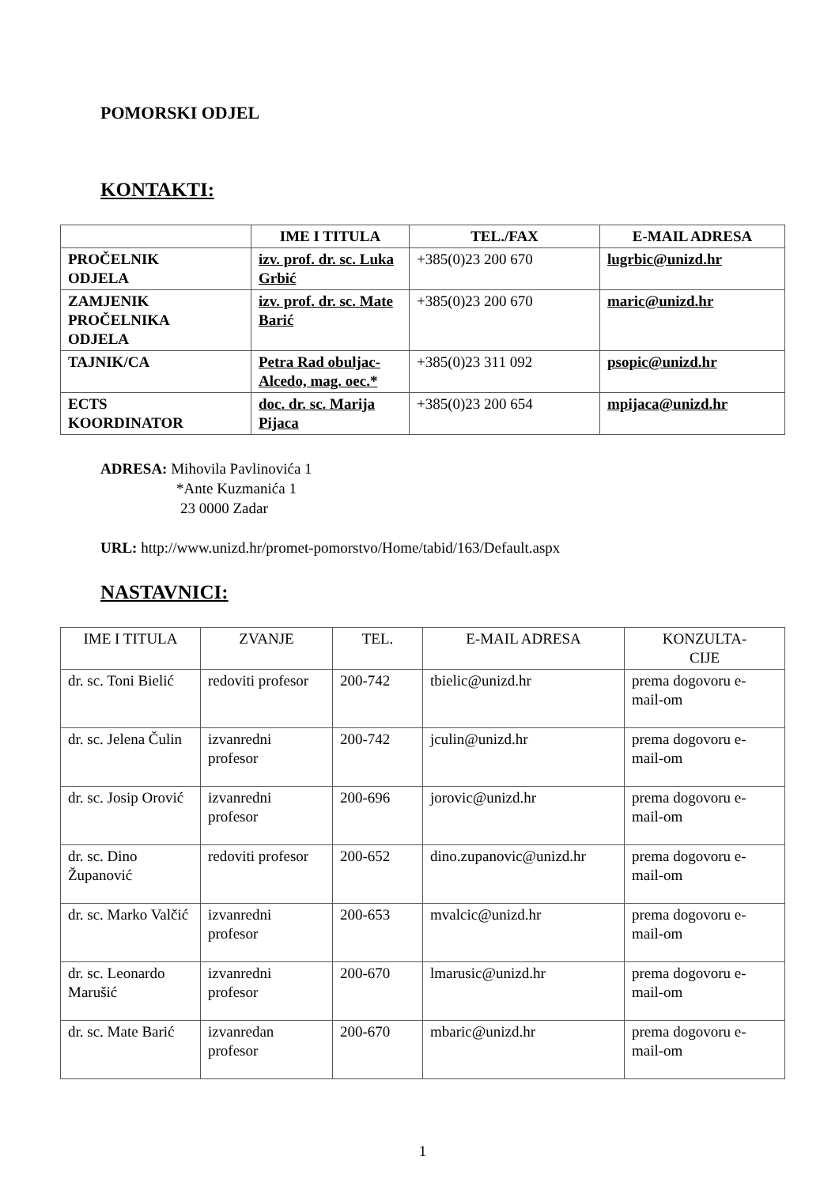POMORSKI ODJEL
KONTAKTI:
| | IME I TITULA | TEL./FAX | E-MAIL ADRESA |
| --- | --- | --- | --- |
| PROČELNIK ODJELA | izv. prof. dr. sc. Luka Grbić | +385(0)23 200 670 | lugrbic@unizd.hr |
| ZAMJENIK PROČELNIKA ODJELA | izv. prof. dr. sc. Mate Barić | +385(0)23 200 670 | maric@unizd.hr |
| TAJNIK/CA | Petra Rad obuljac-Alcedo, mag. oec.* | +385(0)23 311 092 | psopic@unizd.hr |
| ECTS KOORDINATOR | doc. dr. sc. Marija Pijaca | +385(0)23 200 654 | mpijaca@unizd.hr |
ADRESA: Mihovila Pavlinovića 1
*Ante Kuzmanića 1
23 0000 Zadar
URL: http://www.unizd.hr/promet-pomorstvo/Home/tabid/163/Default.aspx
NASTAVNICI:
| IME I TITULA | ZVANJE | TEL. | E-MAIL ADRESA | KONZULTA- CIJE |
| --- | --- | --- | --- | --- |
| dr. sc. Toni Bielić | redoviti profesor | 200-742 | tbielic@unizd.hr | prema dogovoru e-mail-om |
| dr. sc. Jelena Čulin | izvanredni profesor | 200-742 | jculin@unizd.hr | prema dogovoru e-mail-om |
| dr. sc. Josip Orović | izvanredni profesor | 200-696 | jorovic@unizd.hr | prema dogovoru e-mail-om |
| dr. sc. Dino Županović | redoviti profesor | 200-652 | dino.zupanovic@unizd.hr | prema dogovoru e-mail-om |
| dr. sc. Marko Valčić | izvanredni profesor | 200-653 | mvalcic@unizd.hr | prema dogovoru e-mail-om |
| dr. sc. Leonardo Marušić | izvanredni profesor | 200-670 | lmarusic@unizd.hr | prema dogovoru e-mail-om |
| dr. sc. Mate Barić | izvanredan profesor | 200-670 | mbaric@unizd.hr | prema dogovoru e-mail-om |
1